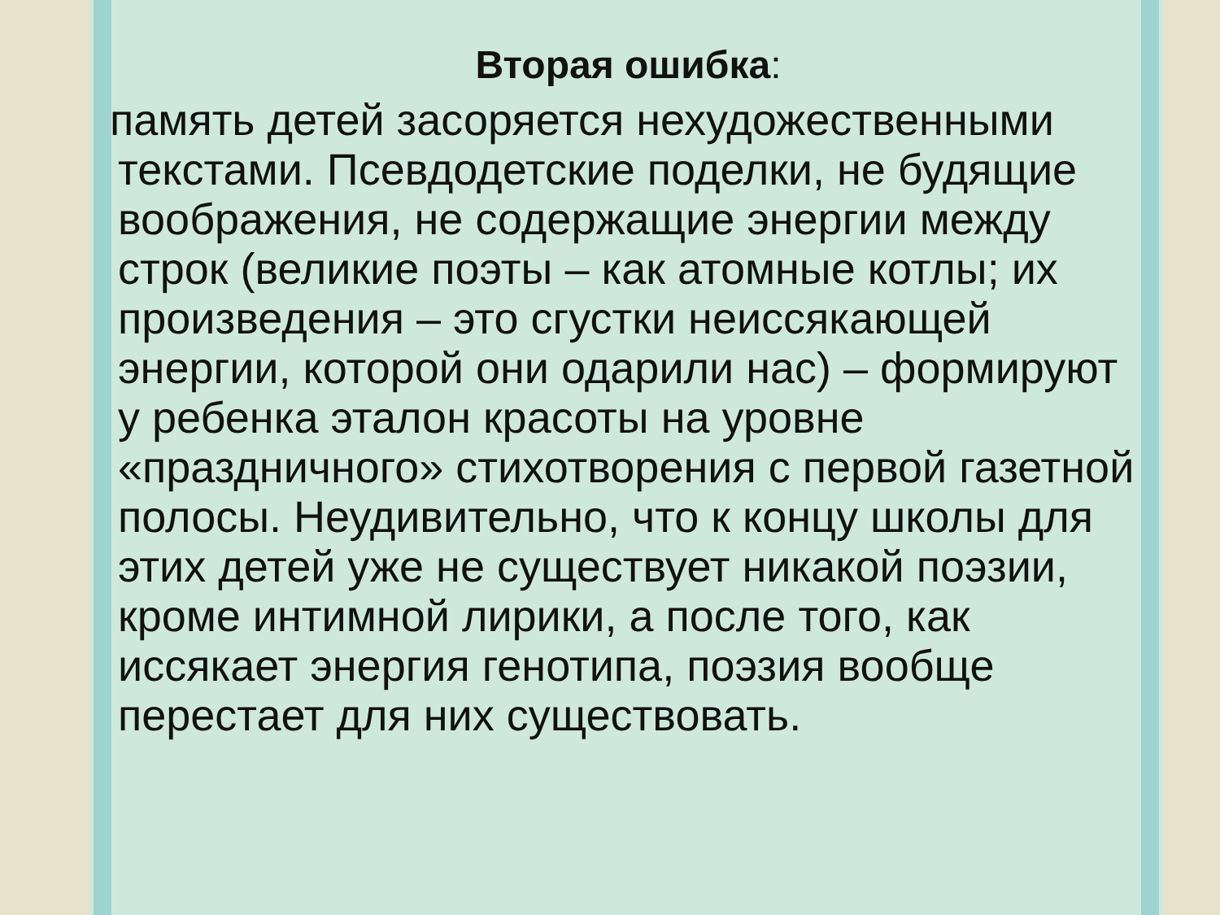Вторая ошибка:
память детей засоряется нехудожественными текстами. Псевдодетские поделки, не будящие воображения, не содержащие энергии между строк (великие поэты – как атомные котлы; их произведения – это сгустки неиссякающей энергии, которой они одарили нас) – формируют у ребенка эталон красоты на уровне «праздничного» стихотворения с первой газетной полосы. Неудивительно, что к концу школы для этих детей уже не существует никакой поэзии, кроме интимной лирики, а после того, как иссякает энергия генотипа, поэзия вообще перестает для них существовать.